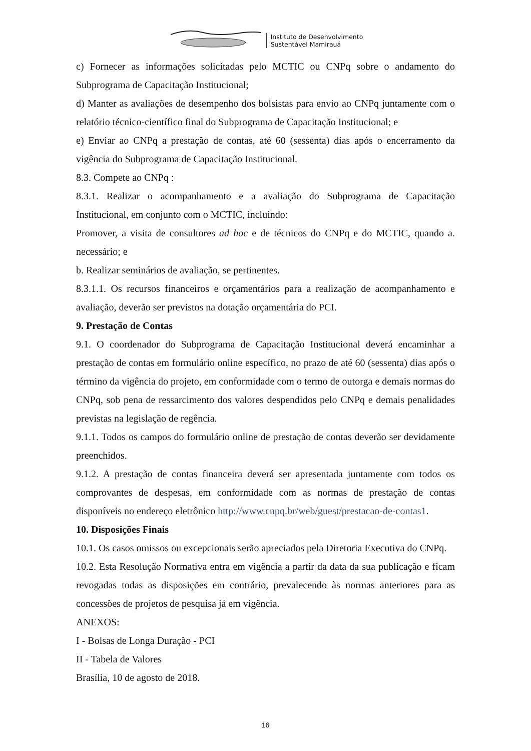Instituto de Desenvolvimento
Sustentável Mamirauá
c) Fornecer as informações solicitadas pelo MCTIC ou CNPq sobre o andamento do Subprograma de Capacitação Institucional;
d) Manter as avaliações de desempenho dos bolsistas para envio ao CNPq juntamente com o relatório técnico-científico final do Subprograma de Capacitação Institucional; e
e) Enviar ao CNPq a prestação de contas, até 60 (sessenta) dias após o encerramento da vigência do Subprograma de Capacitação Institucional.
8.3. Compete ao CNPq :
8.3.1. Realizar o acompanhamento e a avaliação do Subprograma de Capacitação Institucional, em conjunto com o MCTIC, incluindo:
Promover, a visita de consultores ad hoc e de técnicos do CNPq e do MCTIC, quando a. necessário; e
b. Realizar seminários de avaliação, se pertinentes.
8.3.1.1. Os recursos financeiros e orçamentários para a realização de acompanhamento e avaliação, deverão ser previstos na dotação orçamentária do PCI.
9. Prestação de Contas
9.1. O coordenador do Subprograma de Capacitação Institucional deverá encaminhar a prestação de contas em formulário online específico, no prazo de até 60 (sessenta) dias após o término da vigência do projeto, em conformidade com o termo de outorga e demais normas do CNPq, sob pena de ressarcimento dos valores despendidos pelo CNPq e demais penalidades previstas na legislação de regência.
9.1.1. Todos os campos do formulário online de prestação de contas deverão ser devidamente preenchidos.
9.1.2. A prestação de contas financeira deverá ser apresentada juntamente com todos os comprovantes de despesas, em conformidade com as normas de prestação de contas disponíveis no endereço eletrônico http://www.cnpq.br/web/guest/prestacao-de-contas1.
10. Disposições Finais
10.1. Os casos omissos ou excepcionais serão apreciados pela Diretoria Executiva do CNPq.
10.2. Esta Resolução Normativa entra em vigência a partir da data da sua publicação e ficam revogadas todas as disposições em contrário, prevalecendo às normas anteriores para as concessões de projetos de pesquisa já em vigência.
ANEXOS:
I - Bolsas de Longa Duração - PCI
II - Tabela de Valores
Brasília, 10 de agosto de 2018.
16